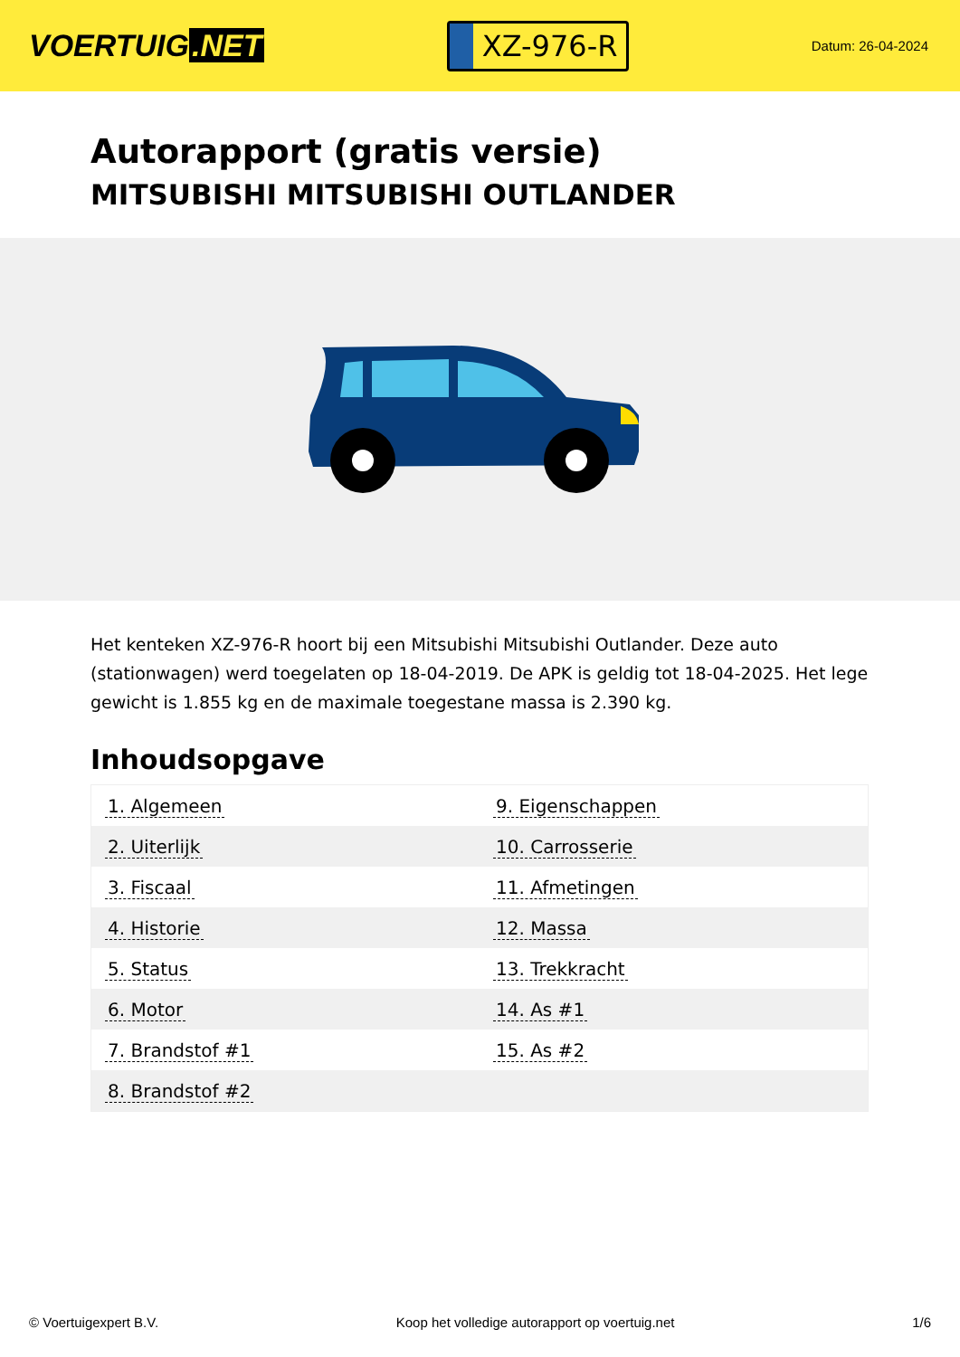VOERTUIG.NET
XZ-976-R
Datum: 26-04-2024
Autorapport (gratis versie)
MITSUBISHI MITSUBISHI OUTLANDER
Het kenteken XZ-976-R hoort bij een Mitsubishi Mitsubishi Outlander. Deze auto (stationwagen) werd toegelaten op 18-04-2019. De APK is geldig tot 18-04-2025. Het lege gewicht is 1.855 kg en de maximale toegestane massa is 2.390 kg.
Inhoudsopgave
| 1. Algemeen | 9. Eigenschappen |
| 2. Uiterlijk | 10. Carrosserie |
| 3. Fiscaal | 11. Afmetingen |
| 4. Historie | 12. Massa |
| 5. Status | 13. Trekkracht |
| 6. Motor | 14. As #1 |
| 7. Brandstof #1 | 15. As #2 |
| 8. Brandstof #2 | |
© Voertuigexpert B.V. Koop het volledige autorapport op voertuig.net 1/6